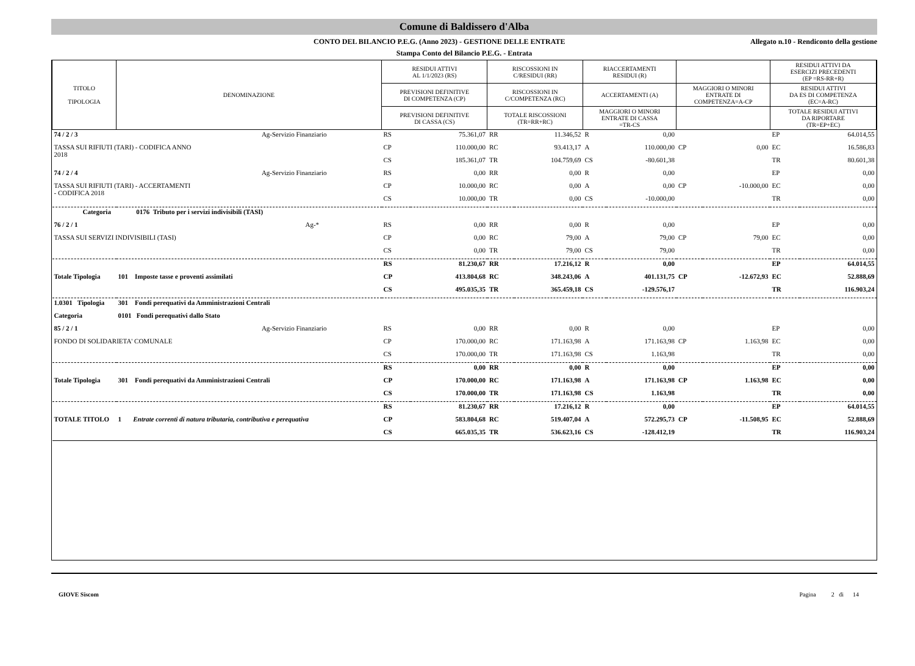Comune di Baldissero d'Alba
CONTO DEL BILANCIO P.E.G. (Anno 2023) - GESTIONE DELLE ENTRATE Allegato n.10 - Rendiconto della gestione
Stampa Conto del Bilancio P.E.G. - Entrata
| TITOLO TIPOLOGIA | DENOMINAZIONE | RESIDUI ATTIVI AL 1/1/2023 (RS) | | RISCOSSIONI IN C/RESIDUI (RR) | | RIACCERTAMENTI RESIDUI (R) | | | | RESIDUI ATTIVI DA ESERCIZI PRECEDENTI (EP =RS-RR+R) | |
| --- | --- | --- | --- | --- | --- | --- | --- | --- | --- | --- | --- |
| | | PREVISIONI DEFINITIVE DI COMPETENZA (CP) | | RISCOSSIONI IN C/COMPETENZA (RC) | | ACCERTAMENTI (A) | | MAGGIORI O MINORI ENTRATE DI COMPETENZA=A-CP | | RESIDUI ATTIVI DA ES DI COMPETENZA (EC=A-RC) | |
| | | PREVISIONI DEFINITIVE DI CASSA (CS) | | TOTALE RISCOSSIONI (TR=RR+RC) | | MAGGIORI O MINORI ENTRATE DI CASSA =TR-CS | | | | TOTALE RESIDUI ATTIVI DA RIPORTARE (TR=EP+EC) | |
| 74 / 2 / 3 | Ag-Servizio Finanziario | RS | 75.361,07 | RR | 11.346,52 | R | 0,00 | | | EP | 64.014,55 |
| TASSA SUI RIFIUTI (TARI) - CODIFICA ANNO 2018 | | CP | 110.000,00 | RC | 93.413,17 | A | 110.000,00 | CP | 0,00 | EC | 16.586,83 |
| | | CS | 185.361,07 | TR | 104.759,69 | CS | -80.601,38 | | | TR | 80.601,38 |
| 74 / 2 / 4 | Ag-Servizio Finanziario | RS | 0,00 | RR | 0,00 | R | 0,00 | | | EP | 0,00 |
| TASSA SUI RIFIUTI (TARI) - ACCERTAMENTI - CODIFICA 2018 | | CP | 10.000,00 | RC | 0,00 | A | 0,00 | CP | -10.000,00 | EC | 0,00 |
| | | CS | 10.000,00 | TR | 0,00 | CS | -10.000,00 | | | TR | 0,00 |
| Categoria 0176 Tributo per i servizi indivisibili (TASI) | | | | | | | | | | | |
| 76 / 2 / 1 | Ag-* | RS | 0,00 | RR | 0,00 | R | 0,00 | | | EP | 0,00 |
| TASSA SUI SERVIZI INDIVISIBILI (TASI) | | CP | 0,00 | RC | 79,00 | A | 79,00 | CP | 79,00 | EC | 0,00 |
| | | CS | 0,00 | TR | 79,00 | CS | 79,00 | | | TR | 0,00 |
| | | RS | 81.230,67 | RR | 17.216,12 | R | 0,00 | | | EP | 64.014,55 |
| Totale Tipologia | 101 Imposte tasse e proventi assimilati | CP | 413.804,68 | RC | 348.243,06 | A | 401.131,75 | CP | -12.672,93 | EC | 52.888,69 |
| | | CS | 495.035,35 | TR | 365.459,18 | CS | -129.576,17 | | | TR | 116.903,24 |
| 1.0301 Tipologia | 301 Fondi perequativi da Amministrazioni Centrali | | | | | | | | | | |
| Categoria | 0101 Fondi perequativi dallo Stato | | | | | | | | | | |
| 85 / 2 / 1 | Ag-Servizio Finanziario | RS | 0,00 | RR | 0,00 | R | 0,00 | | | EP | 0,00 |
| FONDO DI SOLIDARIETA' COMUNALE | | CP | 170.000,00 | RC | 171.163,98 | A | 171.163,98 | CP | 1.163,98 | EC | 0,00 |
| | | CS | 170.000,00 | TR | 171.163,98 | CS | 1.163,98 | | | TR | 0,00 |
| | | RS | 0,00 | RR | 0,00 | R | 0,00 | | | EP | 0,00 |
| Totale Tipologia | 301 Fondi perequativi da Amministrazioni Centrali | CP | 170.000,00 | RC | 171.163,98 | A | 171.163,98 | CP | 1.163,98 | EC | 0,00 |
| | | CS | 170.000,00 | TR | 171.163,98 | CS | 1.163,98 | | | TR | 0,00 |
| | | RS | 81.230,67 | RR | 17.216,12 | R | 0,00 | | | EP | 64.014,55 |
| TOTALE TITOLO | 1 Entrate correnti di natura tributaria, contributiva e perequativa | CP | 583.804,68 | RC | 519.407,04 | A | 572.295,73 | CP | -11.508,95 | EC | 52.888,69 |
| | | CS | 665.035,35 | TR | 536.623,16 | CS | -128.412,19 | | | TR | 116.903,24 |
GIOVE Siscom Pagina 2 di 14